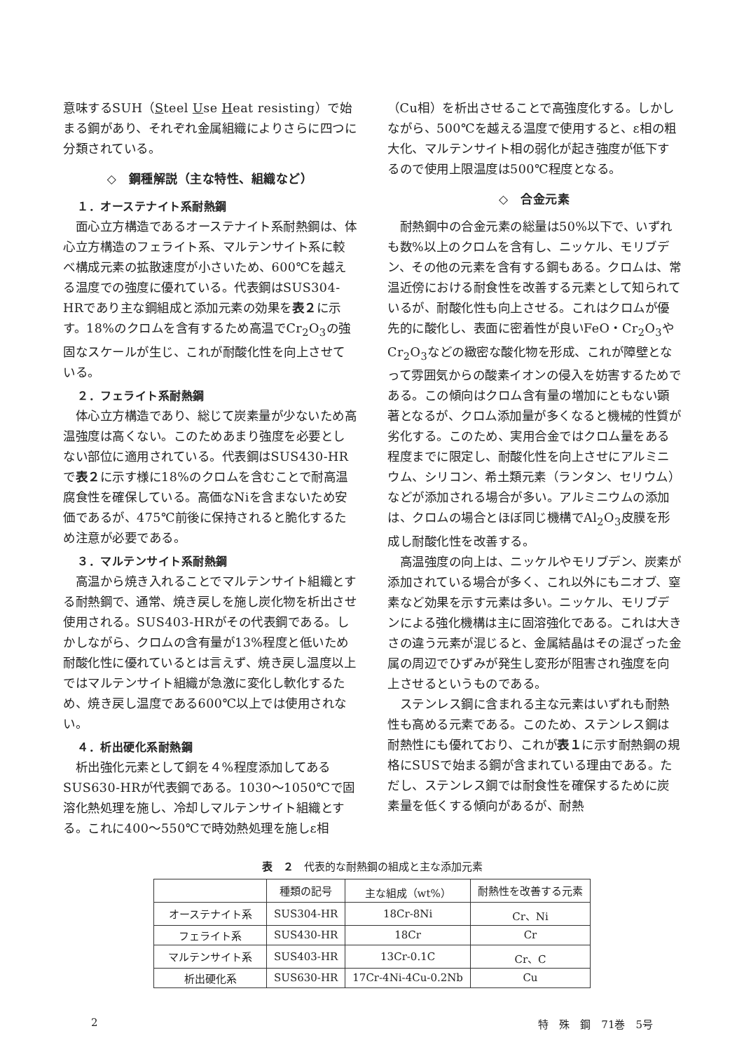意味するSUH（Steel Use Heat resisting）で始まる鋼があり、それぞれ金属組織によりさらに四つに分類されている。
◇　鋼種解説（主な特性、組織など）
１．オーステナイト系耐熱鋼
面心立方構造であるオーステナイト系耐熱鋼は、体心立方構造のフェライト系、マルテンサイト系に較べ構成元素の拡散速度が小さいため、600℃を越える温度での強度に優れている。代表鋼はSUS304-HRであり主な鋼組成と添加元素の効果を表２に示す。18%のクロムを含有するため高温でCr<sub>2</sub>O<sub>3</sub>の強固なスケールが生じ、これが耐酸化性を向上させている。
２．フェライト系耐熱鋼
体心立方構造であり、総じて炭素量が少ないため高温強度は高くない。このためあまり強度を必要としない部位に適用されている。代表鋼はSUS430-HRで表２に示す様に18%のクロムを含むことで耐高温腐食性を確保している。高価なNiを含まないため安価であるが、475℃前後に保持されると脆化するため注意が必要である。
３．マルテンサイト系耐熱鋼
高温から焼き入れることでマルテンサイト組織とする耐熱鋼で、通常、焼き戻しを施し炭化物を析出させ使用される。SUS403-HRがその代表鋼である。しかしながら、クロムの含有量が13%程度と低いため耐酸化性に優れているとは言えず、焼き戻し温度以上ではマルテンサイト組織が急激に変化し軟化するため、焼き戻し温度である600℃以上では使用されない。
４．析出硬化系耐熱鋼
析出強化元素として銅を４%程度添加してあるSUS630-HRが代表鋼である。1030～1050℃で固溶化熱処理を施し、冷却しマルテンサイト組織とする。これに400～550℃で時効熱処理を施しε相
（Cu相）を析出させることで高強度化する。しかしながら、500℃を越える温度で使用すると、ε相の粗大化、マルテンサイト相の弱化が起き強度が低下するので使用上限温度は500℃程度となる。
◇　合金元素
耐熱鋼中の合金元素の総量は50%以下で、いずれも数%以上のクロムを含有し、ニッケル、モリブデン、その他の元素を含有する鋼もある。クロムは、常温近傍における耐食性を改善する元素として知られているが、耐酸化性も向上させる。これはクロムが優先的に酸化し、表面に密着性が良いFeO・Cr<sub>2</sub>O<sub>3</sub>やCr<sub>2</sub>O<sub>3</sub>などの緻密な酸化物を形成、これが障壁となって雰囲気からの酸素イオンの侵入を妨害するためである。この傾向はクロム含有量の増加にともない顕著となるが、クロム添加量が多くなると機械的性質が劣化する。このため、実用合金ではクロム量をある程度までに限定し、耐酸化性を向上させにアルミニウム、シリコン、希土類元素（ランタン、セリウム）などが添加される場合が多い。アルミニウムの添加は、クロムの場合とほぼ同じ機構でAl<sub>2</sub>O<sub>3</sub>皮膜を形成し耐酸化性を改善する。
高温強度の向上は、ニッケルやモリブデン、炭素が添加されている場合が多く、これ以外にもニオブ、窒素など効果を示す元素は多い。ニッケル、モリブデンによる強化機構は主に固溶強化である。これは大きさの違う元素が混じると、金属結晶はその混ざった金属の周辺でひずみが発生し変形が阻害され強度を向上させるというものである。
ステンレス鋼に含まれる主な元素はいずれも耐熱性も高める元素である。このため、ステンレス鋼は耐熱性にも優れており、これが表１に示す耐熱鋼の規格にSUSで始まる鋼が含まれている理由である。ただし、ステンレス鋼では耐食性を確保するために炭素量を低くする傾向があるが、耐熱
表　２　代表的な耐熱鋼の組成と主な添加元素
| | 種類の記号 | 主な組成（wt%） | 耐熱性を改善する元素 |
| --- | --- | --- | --- |
| オーステナイト系 | SUS304-HR | 18Cr-8Ni | Cr、Ni |
| フェライト系 | SUS430-HR | 18Cr | Cr |
| マルテンサイト系 | SUS403-HR | 13Cr-0.1C | Cr、C |
| 析出硬化系 | SUS630-HR | 17Cr-4Ni-4Cu-0.2Nb | Cu |
2 特　殊　鋼　71巻　5号